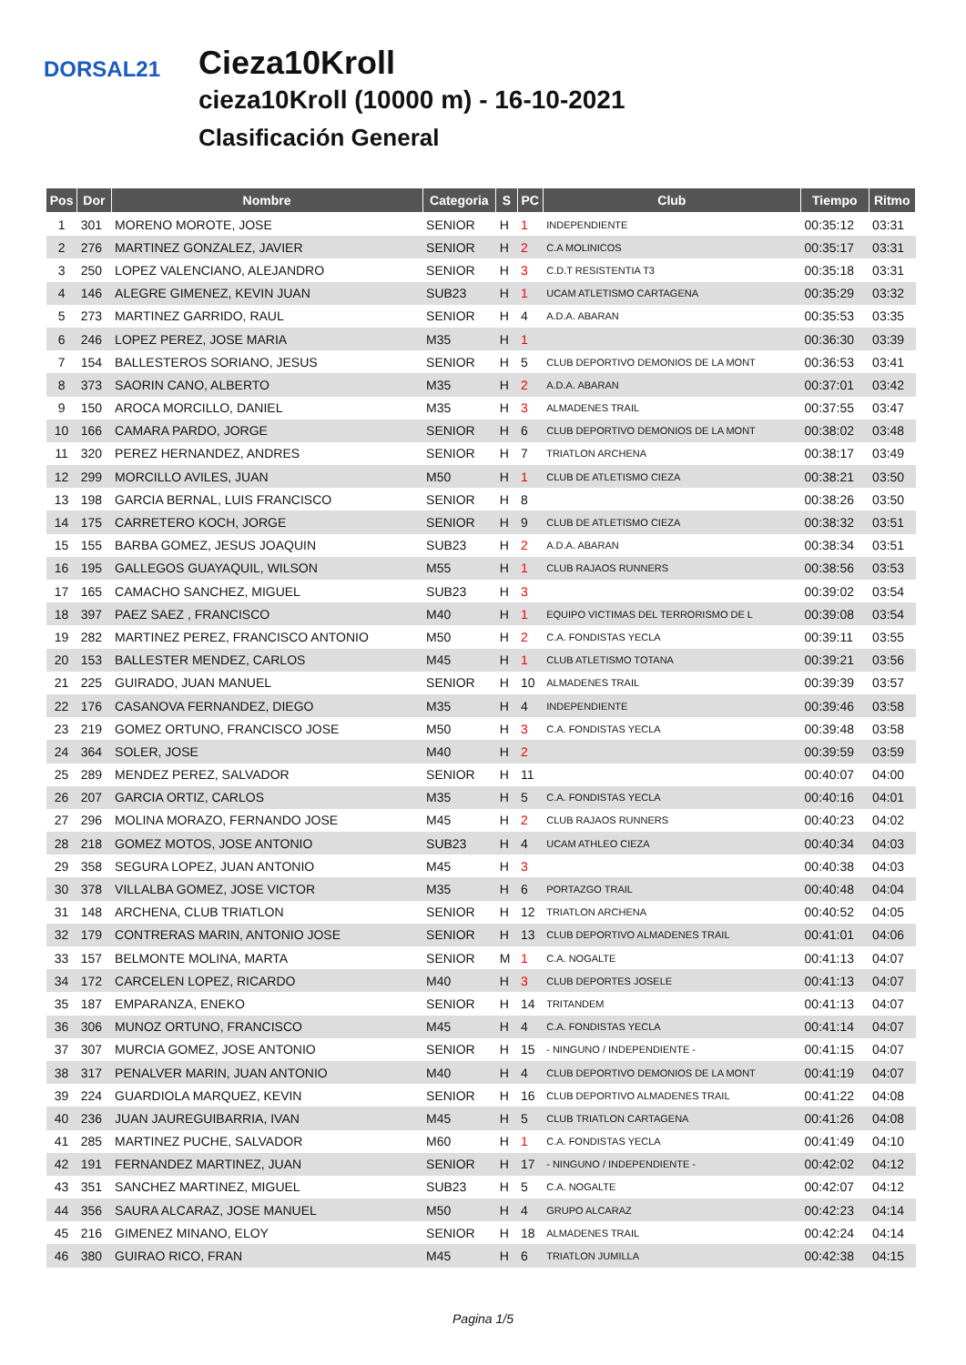DORSAL21
Cieza10Kroll
cieza10Kroll (10000 m) - 16-10-2021
Clasificación General
| Pos | Dor | Nombre | Categoria | S | PC | Club | Tiempo | Ritmo |
| --- | --- | --- | --- | --- | --- | --- | --- | --- |
| 1 | 301 | MORENO MOROTE, JOSE | SENIOR | H | 1 | INDEPENDIENTE | 00:35:12 | 03:31 |
| 2 | 276 | MARTINEZ GONZALEZ, JAVIER | SENIOR | H | 2 | C.A MOLINICOS | 00:35:17 | 03:31 |
| 3 | 250 | LOPEZ VALENCIANO, ALEJANDRO | SENIOR | H | 3 | C.D.T RESISTENTIA T3 | 00:35:18 | 03:31 |
| 4 | 146 | ALEGRE GIMENEZ, KEVIN JUAN | SUB23 | H | 1 | UCAM ATLETISMO CARTAGENA | 00:35:29 | 03:32 |
| 5 | 273 | MARTINEZ GARRIDO, RAUL | SENIOR | H | 4 | A.D.A. ABARAN | 00:35:53 | 03:35 |
| 6 | 246 | LOPEZ PEREZ, JOSE MARIA | M35 | H | 1 | | 00:36:30 | 03:39 |
| 7 | 154 | BALLESTEROS SORIANO, JESUS | SENIOR | H | 5 | CLUB DEPORTIVO DEMONIOS DE LA MONT | 00:36:53 | 03:41 |
| 8 | 373 | SAORIN CANO, ALBERTO | M35 | H | 2 | A.D.A. ABARAN | 00:37:01 | 03:42 |
| 9 | 150 | AROCA MORCILLO, DANIEL | M35 | H | 3 | ALMADENES TRAIL | 00:37:55 | 03:47 |
| 10 | 166 | CAMARA PARDO, JORGE | SENIOR | H | 6 | CLUB DEPORTIVO DEMONIOS DE LA MONT | 00:38:02 | 03:48 |
| 11 | 320 | PEREZ HERNANDEZ, ANDRES | SENIOR | H | 7 | TRIATLON ARCHENA | 00:38:17 | 03:49 |
| 12 | 299 | MORCILLO AVILES, JUAN | M50 | H | 1 | CLUB DE ATLETISMO CIEZA | 00:38:21 | 03:50 |
| 13 | 198 | GARCIA BERNAL, LUIS FRANCISCO | SENIOR | H | 8 | | 00:38:26 | 03:50 |
| 14 | 175 | CARRETERO KOCH, JORGE | SENIOR | H | 9 | CLUB DE ATLETISMO CIEZA | 00:38:32 | 03:51 |
| 15 | 155 | BARBA GOMEZ, JESUS JOAQUIN | SUB23 | H | 2 | A.D.A. ABARAN | 00:38:34 | 03:51 |
| 16 | 195 | GALLEGOS GUAYAQUIL, WILSON | M55 | H | 1 | CLUB RAJAOS RUNNERS | 00:38:56 | 03:53 |
| 17 | 165 | CAMACHO SANCHEZ, MIGUEL | SUB23 | H | 3 | | 00:39:02 | 03:54 |
| 18 | 397 | PAEZ SAEZ , FRANCISCO | M40 | H | 1 | EQUIPO VICTIMAS DEL TERRORISMO DE L | 00:39:08 | 03:54 |
| 19 | 282 | MARTINEZ PEREZ, FRANCISCO ANTONIO | M50 | H | 2 | C.A. FONDISTAS YECLA | 00:39:11 | 03:55 |
| 20 | 153 | BALLESTER MENDEZ, CARLOS | M45 | H | 1 | CLUB ATLETISMO TOTANA | 00:39:21 | 03:56 |
| 21 | 225 | GUIRADO, JUAN MANUEL | SENIOR | H | 10 | ALMADENES TRAIL | 00:39:39 | 03:57 |
| 22 | 176 | CASANOVA FERNANDEZ, DIEGO | M35 | H | 4 | INDEPENDIENTE | 00:39:46 | 03:58 |
| 23 | 219 | GOMEZ ORTUNO, FRANCISCO JOSE | M50 | H | 3 | C.A. FONDISTAS YECLA | 00:39:48 | 03:58 |
| 24 | 364 | SOLER, JOSE | M40 | H | 2 | | 00:39:59 | 03:59 |
| 25 | 289 | MENDEZ PEREZ, SALVADOR | SENIOR | H | 11 | | 00:40:07 | 04:00 |
| 26 | 207 | GARCIA ORTIZ, CARLOS | M35 | H | 5 | C.A. FONDISTAS YECLA | 00:40:16 | 04:01 |
| 27 | 296 | MOLINA MORAZO, FERNANDO JOSE | M45 | H | 2 | CLUB RAJAOS RUNNERS | 00:40:23 | 04:02 |
| 28 | 218 | GOMEZ MOTOS, JOSE ANTONIO | SUB23 | H | 4 | UCAM ATHLEO CIEZA | 00:40:34 | 04:03 |
| 29 | 358 | SEGURA LOPEZ, JUAN ANTONIO | M45 | H | 3 | | 00:40:38 | 04:03 |
| 30 | 378 | VILLALBA GOMEZ, JOSE VICTOR | M35 | H | 6 | PORTAZGO TRAIL | 00:40:48 | 04:04 |
| 31 | 148 | ARCHENA, CLUB TRIATLON | SENIOR | H | 12 | TRIATLON ARCHENA | 00:40:52 | 04:05 |
| 32 | 179 | CONTRERAS MARIN, ANTONIO JOSE | SENIOR | H | 13 | CLUB DEPORTIVO ALMADENES TRAIL | 00:41:01 | 04:06 |
| 33 | 157 | BELMONTE MOLINA, MARTA | SENIOR | M | 1 | C.A. NOGALTE | 00:41:13 | 04:07 |
| 34 | 172 | CARCELEN LOPEZ, RICARDO | M40 | H | 3 | CLUB DEPORTES JOSELE | 00:41:13 | 04:07 |
| 35 | 187 | EMPARANZA, ENEKO | SENIOR | H | 14 | TRITANDEM | 00:41:13 | 04:07 |
| 36 | 306 | MUNOZ ORTUNO, FRANCISCO | M45 | H | 4 | C.A. FONDISTAS YECLA | 00:41:14 | 04:07 |
| 37 | 307 | MURCIA GOMEZ, JOSE ANTONIO | SENIOR | H | 15 | - NINGUNO / INDEPENDIENTE - | 00:41:15 | 04:07 |
| 38 | 317 | PENALVER MARIN, JUAN ANTONIO | M40 | H | 4 | CLUB DEPORTIVO DEMONIOS DE LA MONT | 00:41:19 | 04:07 |
| 39 | 224 | GUARDIOLA MARQUEZ, KEVIN | SENIOR | H | 16 | CLUB DEPORTIVO ALMADENES TRAIL | 00:41:22 | 04:08 |
| 40 | 236 | JUAN JAUREGUIBARRIA, IVAN | M45 | H | 5 | CLUB TRIATLON CARTAGENA | 00:41:26 | 04:08 |
| 41 | 285 | MARTINEZ PUCHE, SALVADOR | M60 | H | 1 | C.A. FONDISTAS YECLA | 00:41:49 | 04:10 |
| 42 | 191 | FERNANDEZ MARTINEZ, JUAN | SENIOR | H | 17 | - NINGUNO / INDEPENDIENTE - | 00:42:02 | 04:12 |
| 43 | 351 | SANCHEZ MARTINEZ, MIGUEL | SUB23 | H | 5 | C.A. NOGALTE | 00:42:07 | 04:12 |
| 44 | 356 | SAURA ALCARAZ, JOSE MANUEL | M50 | H | 4 | GRUPO ALCARAZ | 00:42:23 | 04:14 |
| 45 | 216 | GIMENEZ MINANO, ELOY | SENIOR | H | 18 | ALMADENES TRAIL | 00:42:24 | 04:14 |
| 46 | 380 | GUIRAO RICO, FRAN | M45 | H | 6 | TRIATLON JUMILLA | 00:42:38 | 04:15 |
Pagina 1/5